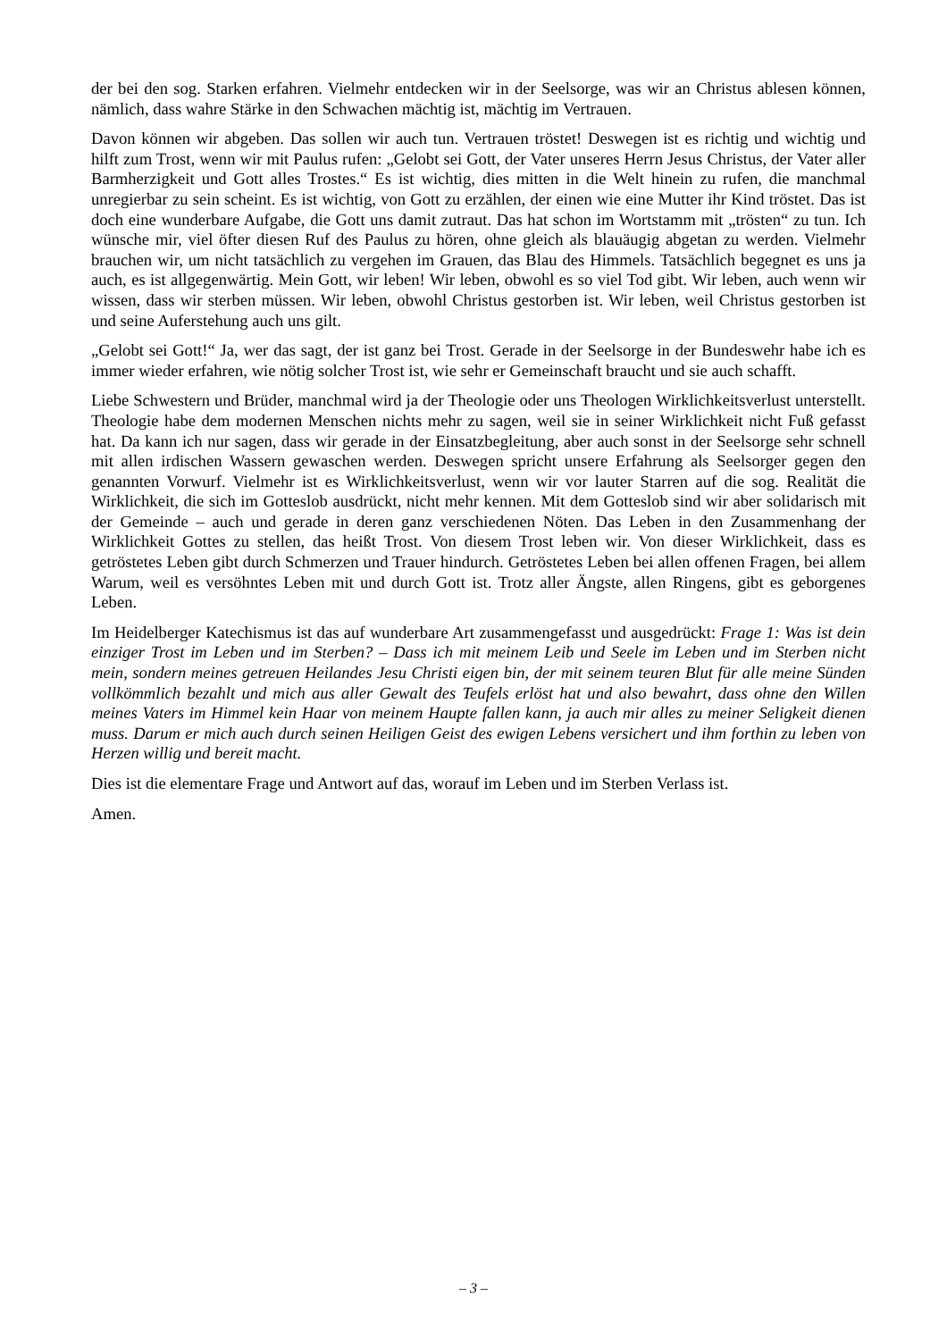der bei den sog. Starken erfahren. Vielmehr entdecken wir in der Seelsorge, was wir an Christus ablesen können, nämlich, dass wahre Stärke in den Schwachen mächtig ist, mächtig im Vertrauen.
Davon können wir abgeben. Das sollen wir auch tun. Vertrauen tröstet! Deswegen ist es richtig und wichtig und hilft zum Trost, wenn wir mit Paulus rufen: „Gelobt sei Gott, der Vater unseres Herrn Jesus Christus, der Vater aller Barmherzigkeit und Gott alles Trostes.“ Es ist wichtig, dies mitten in die Welt hinein zu rufen, die manchmal unregierbar zu sein scheint. Es ist wichtig, von Gott zu erzählen, der einen wie eine Mutter ihr Kind tröstet. Das ist doch eine wunderbare Aufgabe, die Gott uns damit zutraut. Das hat schon im Wortstamm mit „trösten“ zu tun. Ich wünsche mir, viel öfter diesen Ruf des Paulus zu hören, ohne gleich als blauäugig abgetan zu werden. Vielmehr brauchen wir, um nicht tatsächlich zu vergehen im Grauen, das Blau des Himmels. Tatsächlich begegnet es uns ja auch, es ist allgegenwärtig. Mein Gott, wir leben! Wir leben, obwohl es so viel Tod gibt. Wir leben, auch wenn wir wissen, dass wir sterben müssen. Wir leben, obwohl Christus gestorben ist. Wir leben, weil Christus gestorben ist und seine Auferstehung auch uns gilt.
„Gelobt sei Gott!“ Ja, wer das sagt, der ist ganz bei Trost. Gerade in der Seelsorge in der Bundeswehr habe ich es immer wieder erfahren, wie nötig solcher Trost ist, wie sehr er Gemeinschaft braucht und sie auch schafft.
Liebe Schwestern und Brüder, manchmal wird ja der Theologie oder uns Theologen Wirklichkeitsverlust unterstellt. Theologie habe dem modernen Menschen nichts mehr zu sagen, weil sie in seiner Wirklichkeit nicht Fuß gefasst hat. Da kann ich nur sagen, dass wir gerade in der Einsatzbegleitung, aber auch sonst in der Seelsorge sehr schnell mit allen irdischen Wassern gewaschen werden. Deswegen spricht unsere Erfahrung als Seelsorger gegen den genannten Vorwurf. Vielmehr ist es Wirklichkeitsverlust, wenn wir vor lauter Starren auf die sog. Realität die Wirklichkeit, die sich im Gotteslob ausdrückt, nicht mehr kennen. Mit dem Gotteslob sind wir aber solidarisch mit der Gemeinde – auch und gerade in deren ganz verschiedenen Nöten. Das Leben in den Zusammenhang der Wirklichkeit Gottes zu stellen, das heißt Trost. Von diesem Trost leben wir. Von dieser Wirklichkeit, dass es getröstetes Leben gibt durch Schmerzen und Trauer hindurch. Getröstetes Leben bei allen offenen Fragen, bei allem Warum, weil es versöhntes Leben mit und durch Gott ist. Trotz aller Ängste, allen Ringens, gibt es geborgenes Leben.
Im Heidelberger Katechismus ist das auf wunderbare Art zusammengefasst und ausgedrückt: Frage 1: Was ist dein einziger Trost im Leben und im Sterben? – Dass ich mit meinem Leib und Seele im Leben und im Sterben nicht mein, sondern meines getreuen Heilandes Jesu Christi eigen bin, der mit seinem teuren Blut für alle meine Sünden vollkömmlich bezahlt und mich aus aller Gewalt des Teufels erlöst hat und also bewahrt, dass ohne den Willen meines Vaters im Himmel kein Haar von meinem Haupte fallen kann, ja auch mir alles zu meiner Seligkeit dienen muss. Darum er mich auch durch seinen Heiligen Geist des ewigen Lebens versichert und ihm forthin zu leben von Herzen willig und bereit macht.
Dies ist die elementare Frage und Antwort auf das, worauf im Leben und im Sterben Verlass ist.
Amen.
– 3 –